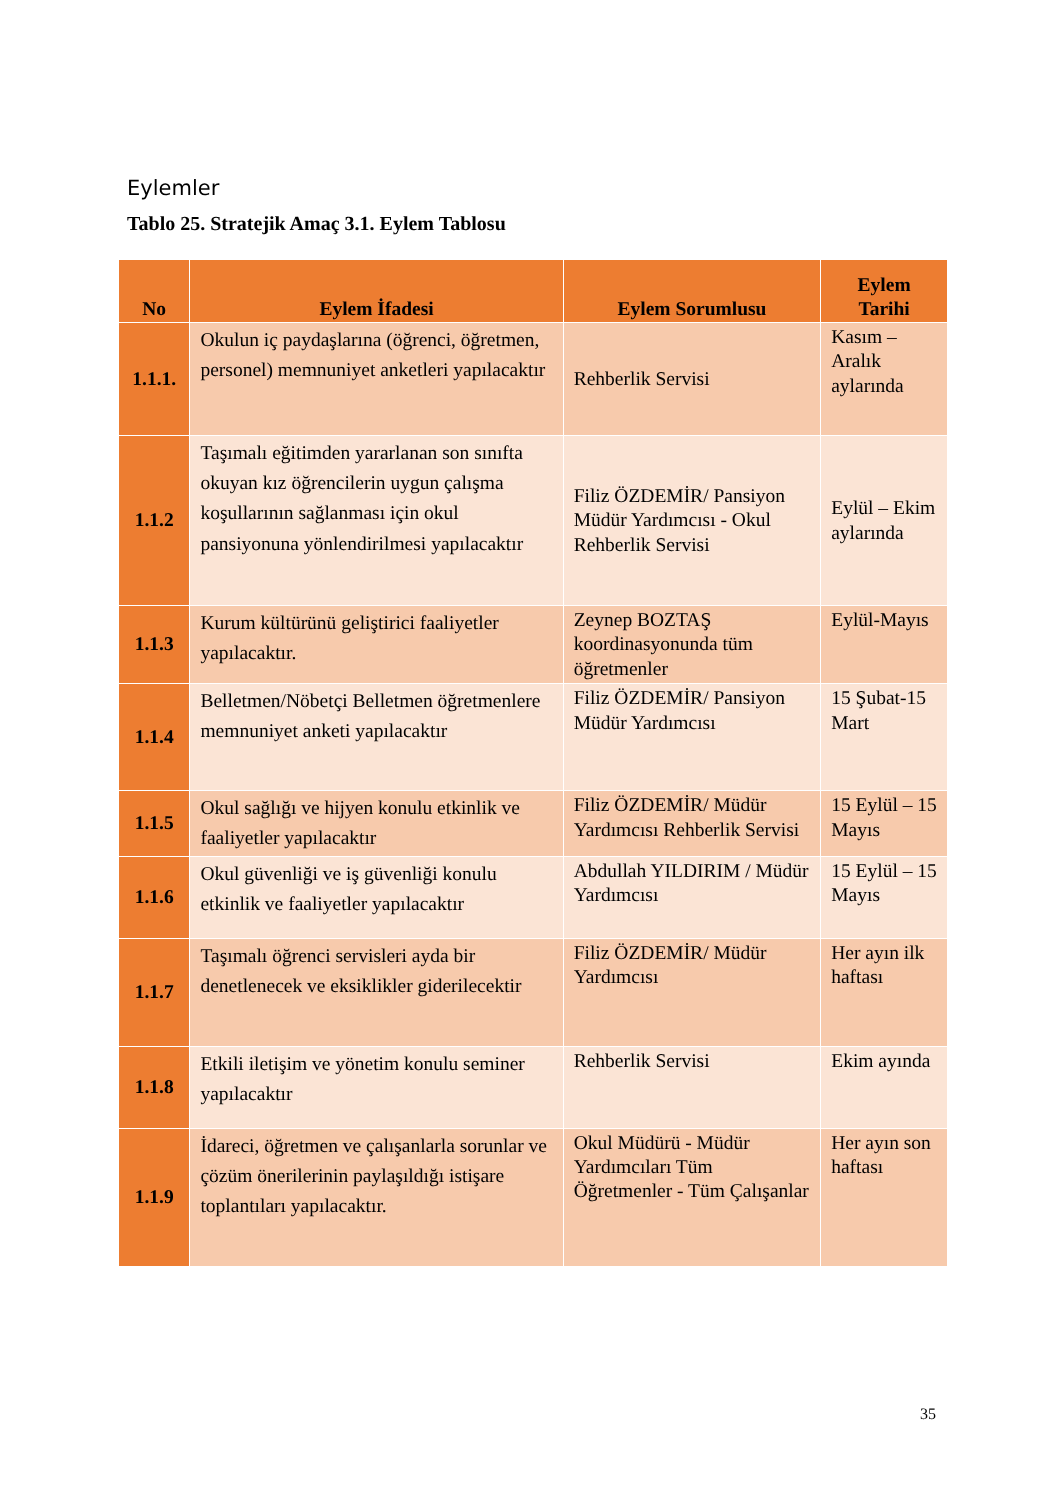Eylemler
Tablo 25. Stratejik Amaç 3.1. Eylem Tablosu
| No | Eylem İfadesi | Eylem Sorumlusu | Eylem Tarihi |
| --- | --- | --- | --- |
| 1.1.1. | Okulun iç paydaşlarına (öğrenci, öğretmen, personel) memnuniyet anketleri yapılacaktır | Rehberlik Servisi | Kasım – Aralık aylarında |
| 1.1.2 | Taşımalı eğitimden yararlanan son sınıfta okuyan kız öğrencilerin uygun çalışma koşullarının sağlanması için okul pansiyonuna yönlendirilmesi yapılacaktır | Filiz ÖZDEMİR/ Pansiyon Müdür Yardımcısı - Okul Rehberlik Servisi | Eylül – Ekim aylarında |
| 1.1.3 | Kurum kültürünü geliştirici faaliyetler yapılacaktır. | Zeynep BOZTAŞ koordinasyonunda tüm öğretmenler | Eylül-Mayıs |
| 1.1.4 | Belletmen/Nöbetçi Belletmen öğretmenlere memnuniyet anketi yapılacaktır | Filiz ÖZDEMİR/ Pansiyon Müdür Yardımcısı | 15 Şubat-15 Mart |
| 1.1.5 | Okul sağlığı ve hijyen konulu etkinlik ve faaliyetler yapılacaktır | Filiz ÖZDEMİR/ Müdür Yardımcısı Rehberlik Servisi | 15 Eylül – 15 Mayıs |
| 1.1.6 | Okul güvenliği ve iş güvenliği konulu etkinlik ve faaliyetler yapılacaktır | Abdullah YILDIRIM / Müdür Yardımcısı | 15 Eylül – 15 Mayıs |
| 1.1.7 | Taşımalı öğrenci servisleri ayda bir denetlenecek ve eksiklikler giderilecektir | Filiz ÖZDEMİR/ Müdür Yardımcısı | Her ayın ilk haftası |
| 1.1.8 | Etkili iletişim ve yönetim konulu seminer yapılacaktır | Rehberlik Servisi | Ekim ayında |
| 1.1.9 | İdareci, öğretmen ve çalışanlarla sorunlar ve çözüm önerilerinin paylaşıldığı istişare toplantıları yapılacaktır. | Okul Müdürü - Müdür Yardımcıları Tüm Öğretmenler - Tüm Çalışanlar | Her ayın son haftası |
35